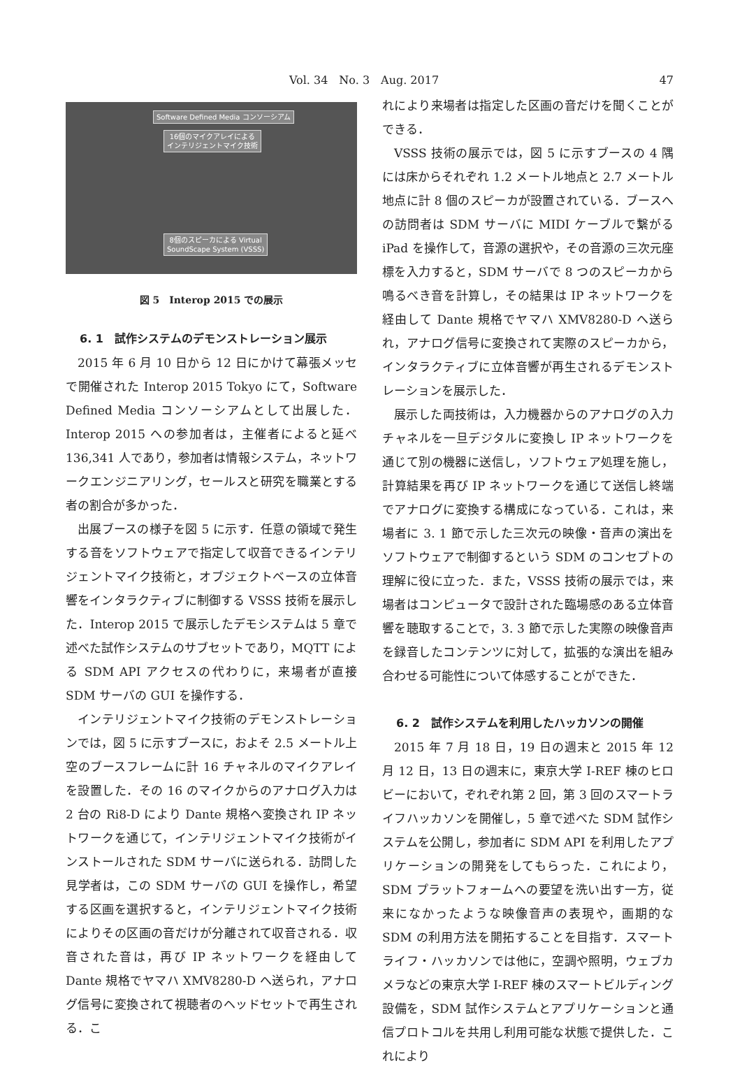Vol. 34　No. 3　Aug. 2017 47
Software Defined Media コンソーシアム
16個のマイクアレイによる
インテリジェントマイク技術
8個のスピーカによる Virtual
SoundScape System (VSSS)
図 5　Interop 2015 での展示
6. 1　試作システムのデモンストレーション展示
2015 年 6 月 10 日から 12 日にかけて幕張メッセで開催された Interop 2015 Tokyo にて，Software Defined Media コンソーシアムとして出展した．Interop 2015 への参加者は，主催者によると延べ 136,341 人であり，参加者は情報システム，ネットワークエンジニアリング，セールスと研究を職業とする者の割合が多かった．
出展ブースの様子を図 5 に示す．任意の領域で発生する音をソフトウェアで指定して収音できるインテリジェントマイク技術と，オブジェクトベースの立体音響をインタラクティブに制御する VSSS 技術を展示した．Interop 2015 で展示したデモシステムは 5 章で述べた試作システムのサブセットであり，MQTT による SDM API アクセスの代わりに，来場者が直接 SDM サーバの GUI を操作する．
インテリジェントマイク技術のデモンストレーションでは，図 5 に示すブースに，およそ 2.5 メートル上空のブースフレームに計 16 チャネルのマイクアレイを設置した．その 16 のマイクからのアナログ入力は 2 台の Ri8-D により Dante 規格へ変換され IP ネットワークを通じて，インテリジェントマイク技術がインストールされた SDM サーバに送られる．訪問した見学者は，この SDM サーバの GUI を操作し，希望する区画を選択すると，インテリジェントマイク技術によりその区画の音だけが分離されて収音される．収音された音は，再び IP ネットワークを経由して Dante 規格でヤマハ XMV8280-D へ送られ，アナログ信号に変換されて視聴者のヘッドセットで再生される．こ
れにより来場者は指定した区画の音だけを聞くことができる．
VSSS 技術の展示では，図 5 に示すブースの 4 隅には床からそれぞれ 1.2 メートル地点と 2.7 メートル地点に計 8 個のスピーカが設置されている．ブースへの訪問者は SDM サーバに MIDI ケーブルで繋がる iPad を操作して，音源の選択や，その音源の三次元座標を入力すると，SDM サーバで 8 つのスピーカから鳴るべき音を計算し，その結果は IP ネットワークを経由して Dante 規格でヤマハ XMV8280-D へ送られ，アナログ信号に変換されて実際のスピーカから，インタラクティブに立体音響が再生されるデモンストレーションを展示した．
展示した両技術は，入力機器からのアナログの入力チャネルを一旦デジタルに変換し IP ネットワークを通じて別の機器に送信し，ソフトウェア処理を施し，計算結果を再び IP ネットワークを通じて送信し終端でアナログに変換する構成になっている．これは，来場者に 3. 1 節で示した三次元の映像・音声の演出をソフトウェアで制御するという SDM のコンセプトの理解に役に立った．また，VSSS 技術の展示では，来場者はコンピュータで設計された臨場感のある立体音響を聴取することで，3. 3 節で示した実際の映像音声を録音したコンテンツに対して，拡張的な演出を組み合わせる可能性について体感することができた．
6. 2　試作システムを利用したハッカソンの開催
2015 年 7 月 18 日，19 日の週末と 2015 年 12 月 12 日，13 日の週末に，東京大学 I-REF 棟のヒロビーにおいて，ぞれぞれ第 2 回，第 3 回のスマートライフハッカソンを開催し，5 章で述べた SDM 試作システムを公開し，参加者に SDM API を利用したアプリケーションの開発をしてもらった．これにより，SDM プラットフォームへの要望を洗い出す一方，従来になかったような映像音声の表現や，画期的な SDM の利用方法を開拓することを目指す．スマートライフ・ハッカソンでは他に，空調や照明，ウェブカメラなどの東京大学 I-REF 棟のスマートビルディング設備を，SDM 試作システムとアプリケーションと通信プロトコルを共用し利用可能な状態で提供した．これにより